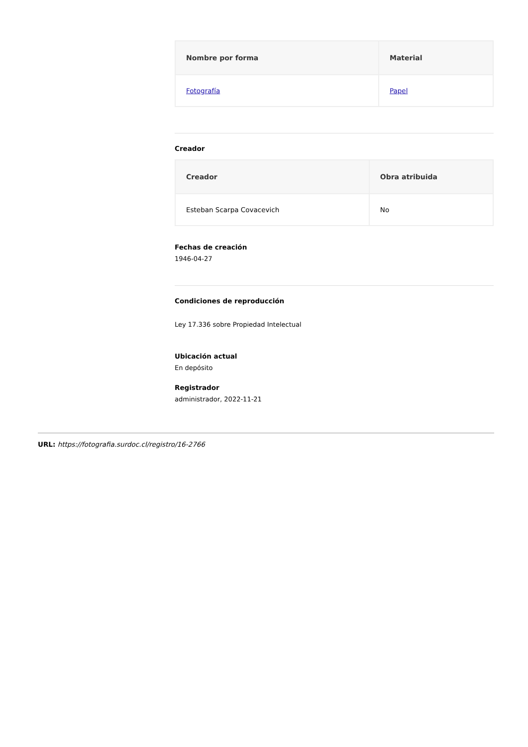| Nombre por forma | Material |
| --- | --- |
| Fotografía | Papel |
Creador
| Creador | Obra atribuida |
| --- | --- |
| Esteban Scarpa Covacevich | No |
Fechas de creación
1946-04-27
Condiciones de reproducción
Ley 17.336 sobre Propiedad Intelectual
Ubicación actual
En depósito
Registrador
administrador, 2022-11-21
URL: https://fotografia.surdoc.cl/registro/16-2766